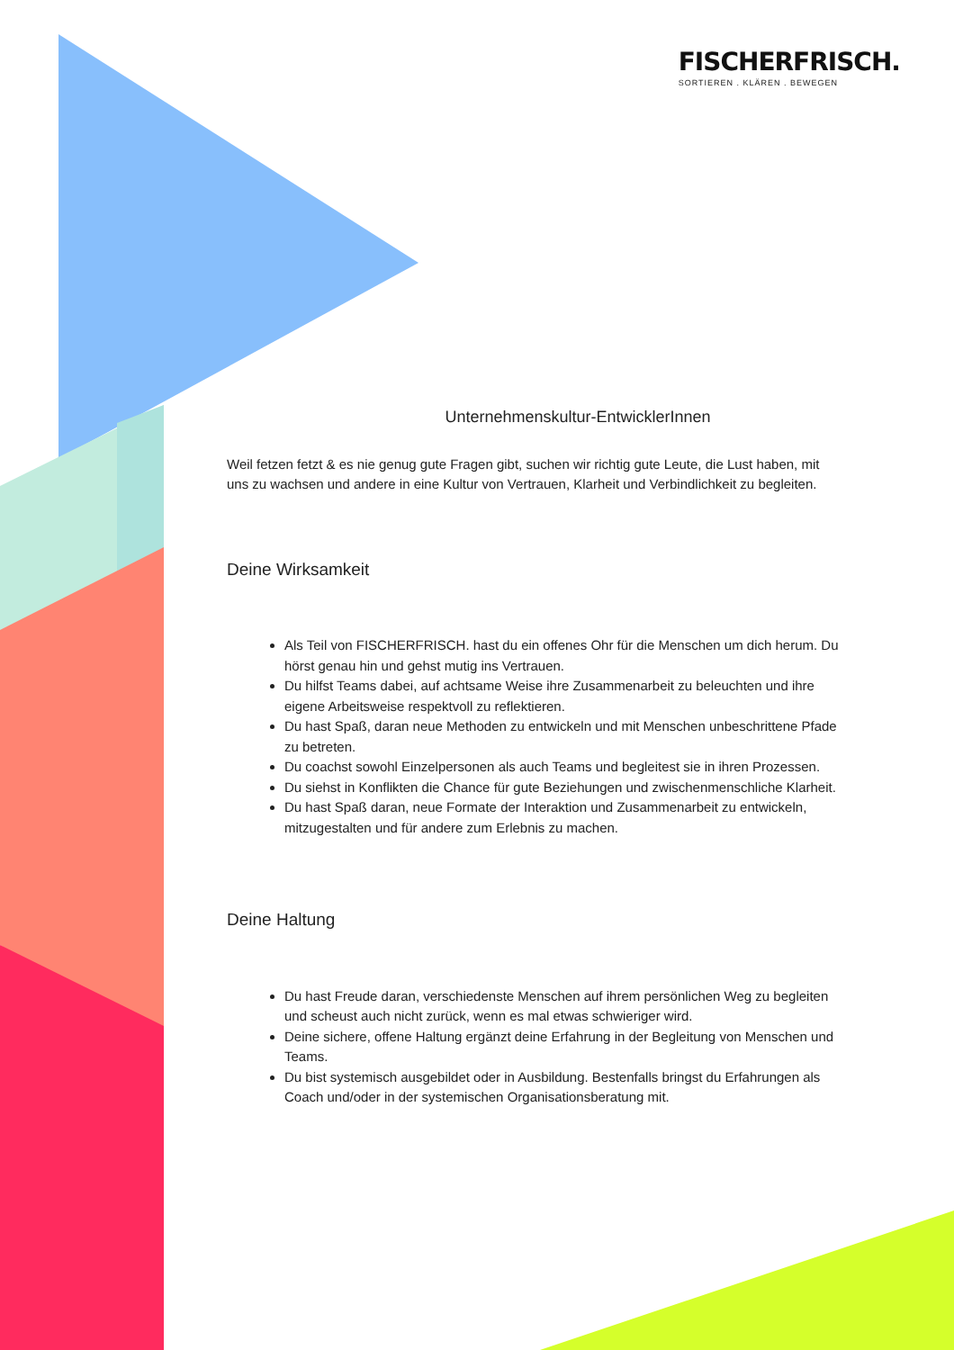FISCHERFRISCH.
SORTIEREN . KLÄREN . BEWEGEN
Unternehmenskultur-EntwicklerInnen
Weil fetzen fetzt & es nie genug gute Fragen gibt, suchen wir richtig gute Leute, die Lust haben, mit uns zu wachsen und andere in eine Kultur von Vertrauen, Klarheit und Verbindlichkeit zu begleiten.
Deine Wirksamkeit
Als Teil von FISCHERFRISCH. hast du ein offenes Ohr für die Menschen um dich herum. Du hörst genau hin und gehst mutig ins Vertrauen.
Du hilfst Teams dabei, auf achtsame Weise ihre Zusammenarbeit zu beleuchten und ihre eigene Arbeitsweise respektvoll zu reflektieren.
Du hast Spaß, daran neue Methoden zu entwickeln und mit Menschen unbeschrittene Pfade zu betreten.
Du coachst sowohl Einzelpersonen als auch Teams und begleitest sie in ihren Prozessen.
Du siehst in Konflikten die Chance für gute Beziehungen und zwischenmenschliche Klarheit.
Du hast Spaß daran, neue Formate der Interaktion und Zusammenarbeit zu entwickeln, mitzugestalten und für andere zum Erlebnis zu machen.
Deine Haltung
Du hast Freude daran, verschiedenste Menschen auf ihrem persönlichen Weg zu begleiten und scheust auch nicht zurück, wenn es mal etwas schwieriger wird.
Deine sichere, offene Haltung ergänzt deine Erfahrung in der Begleitung von Menschen und Teams.
Du bist systemisch ausgebildet oder in Ausbildung. Bestenfalls bringst du Erfahrungen als Coach und/oder in der systemischen Organisationsberatung mit.